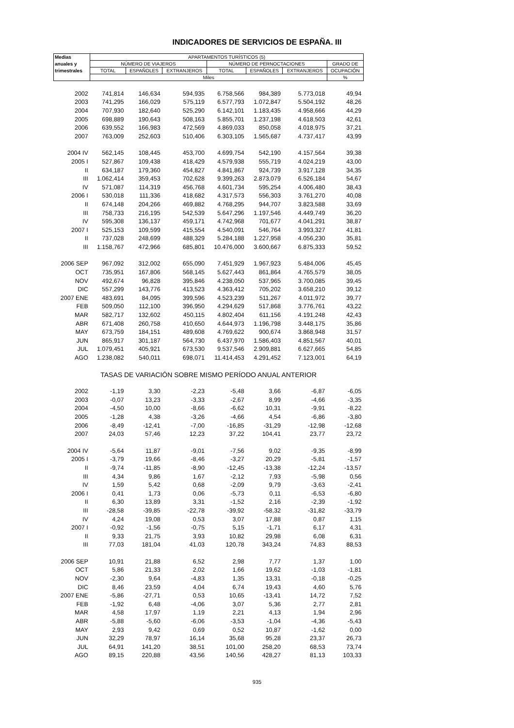INDICADORES DE SERVICIOS DE ESPAÑA. III
| Medias | APARTAMENTOS TURÍSTICOS (5) | | | | | | |
| --- | --- | --- | --- | --- | --- | --- | --- |
| anuales y | NÚMERO DE VIAJEROS | | | NÚMERO DE PERNOCTACIONES | | | GRADO DE |
| trimestrales | TOTAL | ESPAÑOLES | EXTRANJEROS | TOTAL | ESPAÑOLES | EXTRANJEROS | OCUPACIÓN |
| | Miles | | | | | | % |
| 2002 | 741,814 | 146,634 | 594,935 | 6.758,566 | 984,389 | 5.773,018 | 49,94 |
| 2003 | 741,295 | 166,029 | 575,119 | 6.577,793 | 1.072,847 | 5.504,192 | 48,26 |
| 2004 | 707,930 | 182,640 | 525,290 | 6.142,101 | 1.183,435 | 4.958,666 | 44,29 |
| 2005 | 698,889 | 190,643 | 508,163 | 5.855,701 | 1.237,198 | 4.618,503 | 42,61 |
| 2006 | 639,552 | 166,983 | 472,569 | 4.869,033 | 850,058 | 4.018,975 | 37,21 |
| 2007 | 763,009 | 252,603 | 510,406 | 6.303,105 | 1.565,687 | 4.737,417 | 43,99 |
| 2004 IV | 562,145 | 108,445 | 453,700 | 4.699,754 | 542,190 | 4.157,564 | 39,38 |
| 2005 I | 527,867 | 109,438 | 418,429 | 4.579,938 | 555,719 | 4.024,219 | 43,00 |
| II | 634,187 | 179,360 | 454,827 | 4.841,867 | 924,739 | 3.917,128 | 34,35 |
| III | 1.062,414 | 359,453 | 702,628 | 9.399,263 | 2.873,079 | 6.526,184 | 54,67 |
| IV | 571,087 | 114,319 | 456,768 | 4.601,734 | 595,254 | 4.006,480 | 38,43 |
| 2006 I | 530,018 | 111,336 | 418,682 | 4.317,573 | 556,303 | 3.761,270 | 40,08 |
| II | 674,148 | 204,266 | 469,882 | 4.768,295 | 944,707 | 3.823,588 | 33,69 |
| III | 758,733 | 216,195 | 542,539 | 5.647,296 | 1.197,546 | 4.449,749 | 36,20 |
| IV | 595,308 | 136,137 | 459,171 | 4.742,968 | 701,677 | 4.041,291 | 38,87 |
| 2007 I | 525,153 | 109,599 | 415,554 | 4.540,091 | 546,764 | 3.993,327 | 41,81 |
| II | 737,028 | 248,699 | 488,329 | 5.284,188 | 1.227,958 | 4.056,230 | 35,81 |
| III | 1.158,767 | 472,966 | 685,801 | 10.476,000 | 3.600,667 | 6.875,333 | 59,52 |
| 2006 SEP | 967,092 | 312,002 | 655,090 | 7.451,929 | 1.967,923 | 5.484,006 | 45,45 |
| OCT | 735,951 | 167,806 | 568,145 | 5.627,443 | 861,864 | 4.765,579 | 38,05 |
| NOV | 492,674 | 96,828 | 395,846 | 4.238,050 | 537,965 | 3.700,085 | 39,45 |
| DIC | 557,299 | 143,776 | 413,523 | 4.363,412 | 705,202 | 3.658,210 | 39,12 |
| 2007 ENE | 483,691 | 84,095 | 399,596 | 4.523,239 | 511,267 | 4.011,972 | 39,77 |
| FEB | 509,050 | 112,100 | 396,950 | 4.294,629 | 517,868 | 3.776,761 | 43,22 |
| MAR | 582,717 | 132,602 | 450,115 | 4.802,404 | 611,156 | 4.191,248 | 42,43 |
| ABR | 671,408 | 260,758 | 410,650 | 4.644,973 | 1.196,798 | 3.448,175 | 35,86 |
| MAY | 673,759 | 184,151 | 489,608 | 4.769,622 | 900,674 | 3.868,948 | 31,57 |
| JUN | 865,917 | 301,187 | 564,730 | 6.437,970 | 1.586,403 | 4.851,567 | 40,01 |
| JUL | 1.079,451 | 405,921 | 673,530 | 9.537,546 | 2.909,881 | 6.627,665 | 54,85 |
| AGO | 1.238,082 | 540,011 | 698,071 | 11.414,453 | 4.291,452 | 7.123,001 | 64,19 |
| TASAS DE VARIACIÓN SOBRE MISMO PERÍODO ANUAL ANTERIOR | | | | | | | |
| 2002 | -1,19 | 3,30 | -2,23 | -5,48 | 3,66 | -6,87 | -6,05 |
| 2003 | -0,07 | 13,23 | -3,33 | -2,67 | 8,99 | -4,66 | -3,35 |
| 2004 | -4,50 | 10,00 | -8,66 | -6,62 | 10,31 | -9,91 | -8,22 |
| 2005 | -1,28 | 4,38 | -3,26 | -4,66 | 4,54 | -6,86 | -3,80 |
| 2006 | -8,49 | -12,41 | -7,00 | -16,85 | -31,29 | -12,98 | -12,68 |
| 2007 | 24,03 | 57,46 | 12,23 | 37,22 | 104,41 | 23,77 | 23,72 |
| 2004 IV | -5,64 | 11,87 | -9,01 | -7,56 | 9,02 | -9,35 | -8,99 |
| 2005 I | -3,79 | 19,66 | -8,46 | -3,27 | 20,29 | -5,81 | -1,57 |
| II | -9,74 | -11,85 | -8,90 | -12,45 | -13,38 | -12,24 | -13,57 |
| III | 4,34 | 9,86 | 1,67 | -2,12 | 7,93 | -5,98 | 0,56 |
| IV | 1,59 | 5,42 | 0,68 | -2,09 | 9,79 | -3,63 | -2,41 |
| 2006 I | 0,41 | 1,73 | 0,06 | -5,73 | 0,11 | -6,53 | -6,80 |
| II | 6,30 | 13,89 | 3,31 | -1,52 | 2,16 | -2,39 | -1,92 |
| III | -28,58 | -39,85 | -22,78 | -39,92 | -58,32 | -31,82 | -33,79 |
| IV | 4,24 | 19,08 | 0,53 | 3,07 | 17,88 | 0,87 | 1,15 |
| 2007 I | -0,92 | -1,56 | -0,75 | 5,15 | -1,71 | 6,17 | 4,31 |
| II | 9,33 | 21,75 | 3,93 | 10,82 | 29,98 | 6,08 | 6,31 |
| III | 77,03 | 181,04 | 41,03 | 120,78 | 343,24 | 74,83 | 88,53 |
| 2006 SEP | 10,91 | 21,88 | 6,52 | 2,98 | 7,77 | 1,37 | 1,00 |
| OCT | 5,86 | 21,33 | 2,02 | 1,66 | 19,62 | -1,03 | -1,81 |
| NOV | -2,30 | 9,64 | -4,83 | 1,35 | 13,31 | -0,18 | -0,25 |
| DIC | 8,46 | 23,59 | 4,04 | 6,74 | 19,43 | 4,60 | 5,76 |
| 2007 ENE | -5,86 | -27,71 | 0,53 | 10,65 | -13,41 | 14,72 | 7,52 |
| FEB | -1,92 | 6,48 | -4,06 | 3,07 | 5,36 | 2,77 | 2,81 |
| MAR | 4,58 | 17,97 | 1,19 | 2,21 | 4,13 | 1,94 | 2,96 |
| ABR | -5,88 | -5,60 | -6,06 | -3,53 | -1,04 | -4,36 | -5,43 |
| MAY | 2,93 | 9,42 | 0,69 | 0,52 | 10,87 | -1,62 | 0,00 |
| JUN | 32,29 | 78,97 | 16,14 | 35,68 | 95,28 | 23,37 | 26,73 |
| JUL | 64,91 | 141,20 | 38,51 | 101,00 | 258,20 | 68,53 | 73,74 |
| AGO | 89,15 | 220,88 | 43,56 | 140,56 | 428,27 | 81,13 | 103,33 |
935